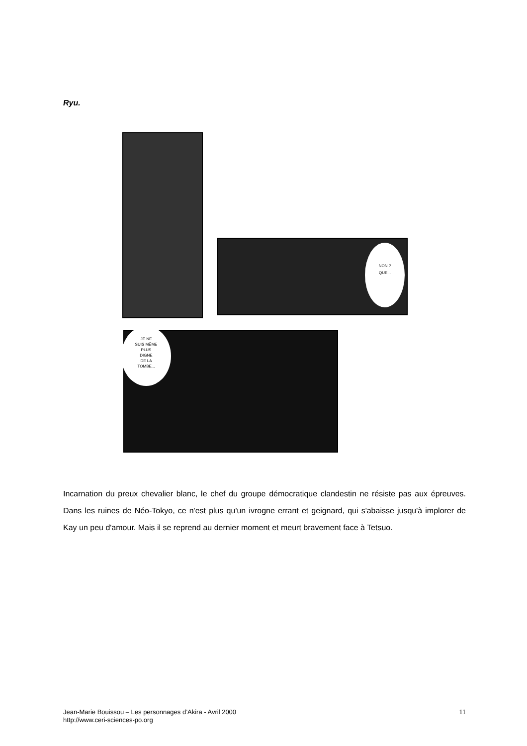Ryu.
NON ?
QUE...
JE NE
SUIS MÊME
PLUS
DIGNE
DE LA
TOMBE...
Incarnation du preux chevalier blanc, le chef du groupe démocratique clandestin ne résiste pas aux épreuves. Dans les ruines de Néo-Tokyo, ce n'est plus qu'un ivrogne errant et geignard, qui s'abaisse jusqu'à implorer de Kay un peu d'amour. Mais il se reprend au dernier moment et meurt bravement face à Tetsuo.
11 Jean-Marie Bouissou – Les personnages d’Akira - Avril 2000
http://www.ceri-sciences-po.org